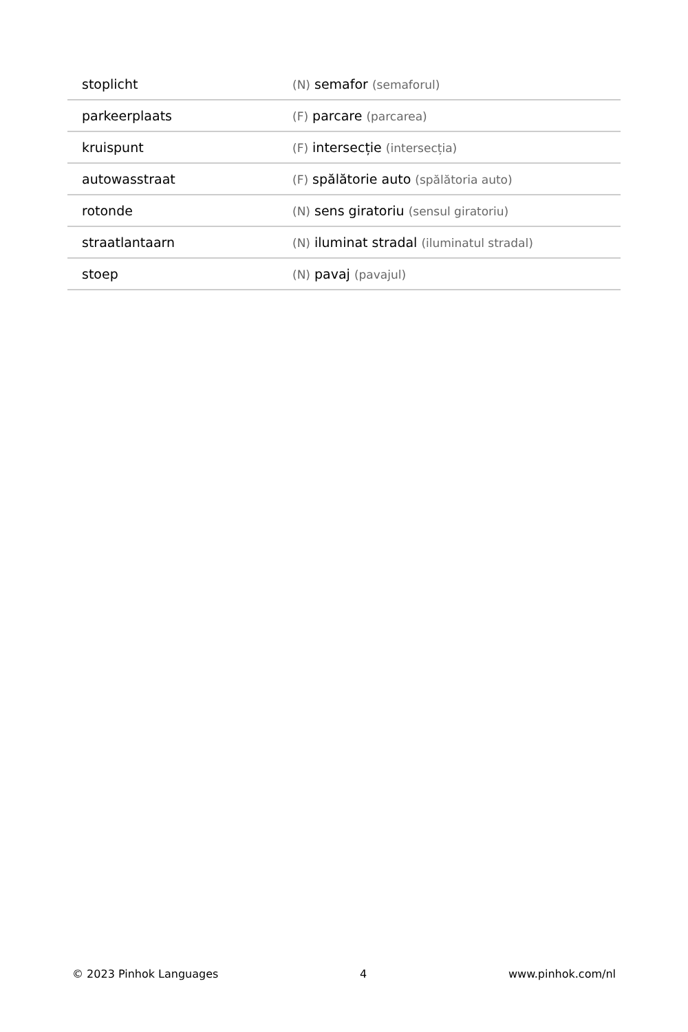| stoplicht | (N) semafor (semaforul) |
| parkeerplaats | (F) parcare (parcarea) |
| kruispunt | (F) intersecție (intersecția) |
| autowasstraat | (F) spălătorie auto (spălătoria auto) |
| rotonde | (N) sens giratoriu (sensul giratoriu) |
| straatlantaarn | (N) iluminat stradal (iluminatul stradal) |
| stoep | (N) pavaj (pavajul) |
© 2023 Pinhok Languages 4 www.pinhok.com/nl